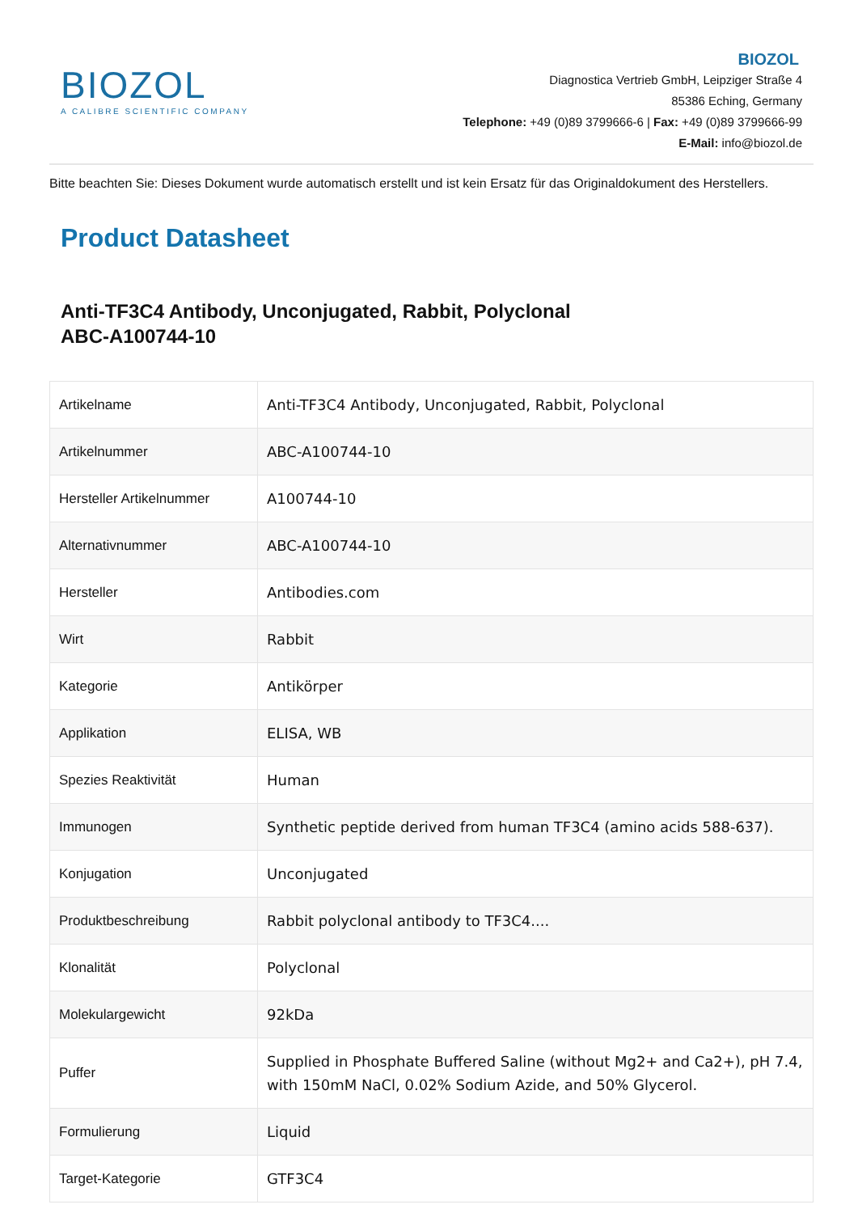BIOZOL
A CALIBRE SCIENTIFIC COMPANY
BIOZOL
Diagnostica Vertrieb GmbH, Leipziger Straße 4
85386 Eching, Germany
Telephone: +49 (0)89 3799666-6 | Fax: +49 (0)89 3799666-99
E-Mail: info@biozol.de
Bitte beachten Sie: Dieses Dokument wurde automatisch erstellt und ist kein Ersatz für das Originaldokument des Herstellers.
Product Datasheet
Anti-TF3C4 Antibody, Unconjugated, Rabbit, Polyclonal
ABC-A100744-10
| Artikelname | Anti-TF3C4 Antibody, Unconjugated, Rabbit, Polyclonal |
| Artikelnummer | ABC-A100744-10 |
| Hersteller Artikelnummer | A100744-10 |
| Alternativnummer | ABC-A100744-10 |
| Hersteller | Antibodies.com |
| Wirt | Rabbit |
| Kategorie | Antikörper |
| Applikation | ELISA, WB |
| Spezies Reaktivität | Human |
| Immunogen | Synthetic peptide derived from human TF3C4 (amino acids 588-637). |
| Konjugation | Unconjugated |
| Produktbeschreibung | Rabbit polyclonal antibody to TF3C4.... |
| Klonalität | Polyclonal |
| Molekulargewicht | 92kDa |
| Puffer | Supplied in Phosphate Buffered Saline (without Mg2+ and Ca2+), pH 7.4, with 150mM NaCl, 0.02% Sodium Azide, and 50% Glycerol. |
| Formulierung | Liquid |
| Target-Kategorie | GTF3C4 |